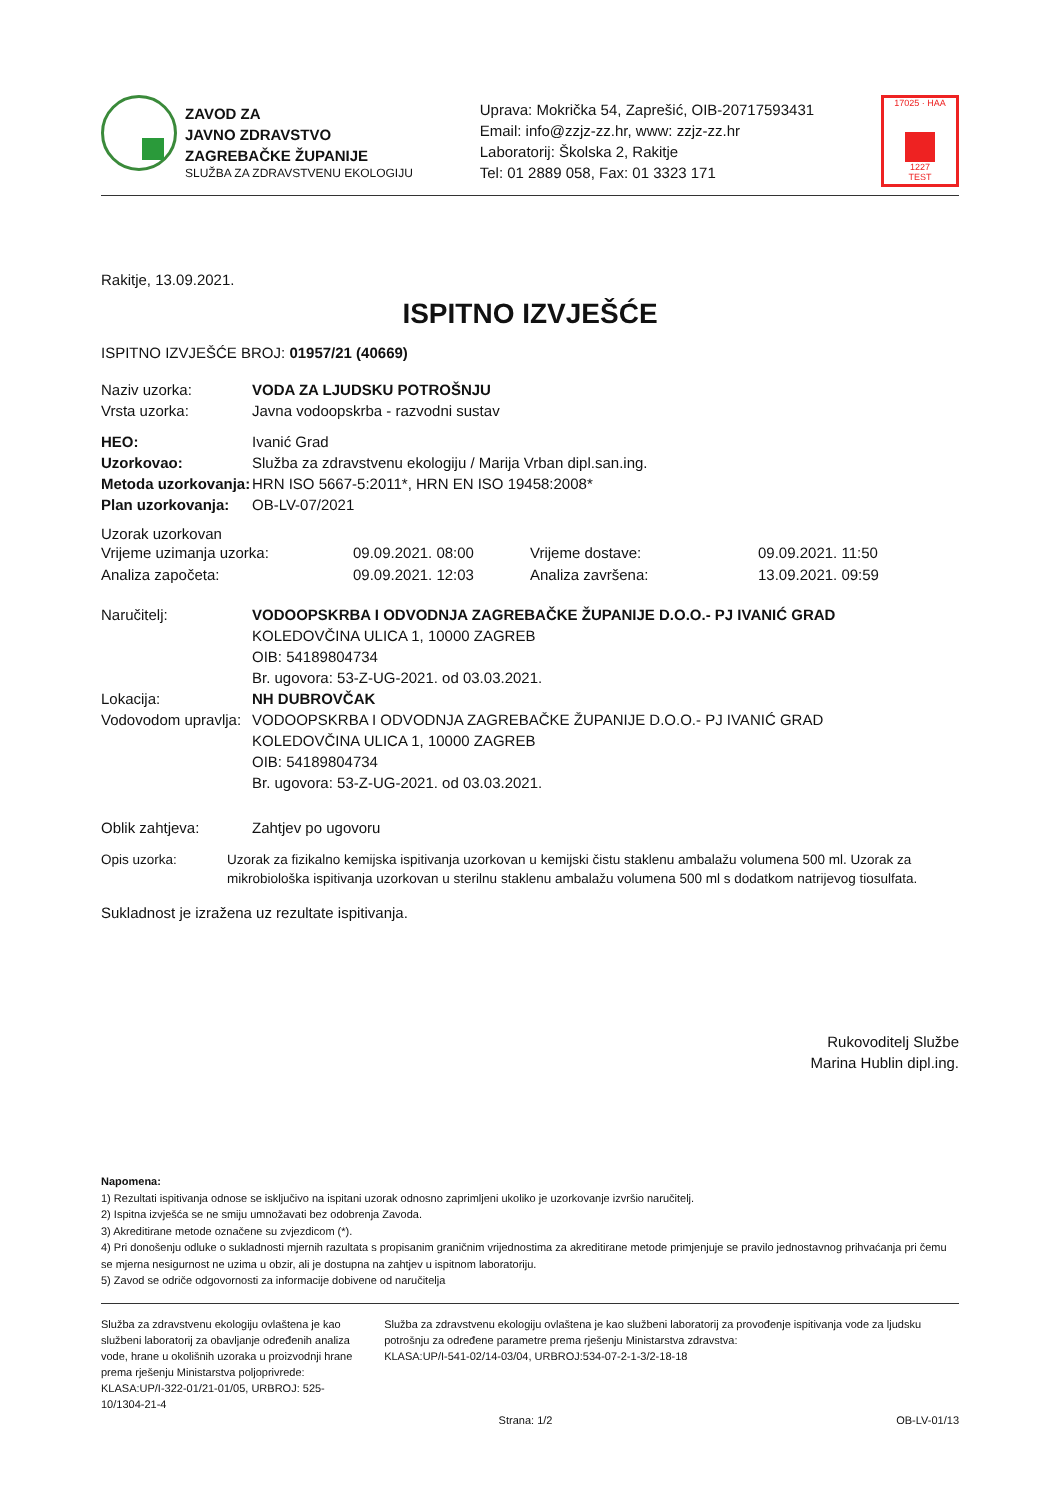ZAVOD ZA
JAVNO ZDRAVSTVO
ZAGREBAČKE ŽUPANIJE
SLUŽBA ZA ZDRAVSTVENU EKOLOGIJU
Uprava: Mokrička 54, Zaprešić, OIB-20717593431
Email: info@zzjz-zz.hr, www: zzjz-zz.hr
Laboratorij: Školska 2, Rakitje
Tel: 01 2889 058, Fax: 01 3323 171
17025 · HAA
1227
TEST
Rakitje, 13.09.2021.
ISPITNO IZVJEŠĆE
ISPITNO IZVJEŠĆE BROJ: 01957/21 (40669)
Naziv uzorka: VODA ZA LJUDSKU POTROŠNJU
Vrsta uzorka:
Javna vodoopskrba - razvodni sustav
HEO:
Ivanić Grad
Uzorkovao:
Služba za zdravstvenu ekologiju / Marija Vrban dipl.san.ing.
Metoda uzorkovanja:
HRN ISO 5667-5:2011*, HRN EN ISO 19458:2008*
Plan uzorkovanja:
OB-LV-07/2021
Uzorak uzorkovan
Vrijeme uzimanja uzorka: 09.09.2021. 08:00 Vrijeme dostave: 09.09.2021. 11:50 Analiza započeta: 09.09.2021. 12:03 Analiza završena: 13.09.2021. 09:59
Naručitelj: VODOOPSKRBA I ODVODNJA ZAGREBAČKE ŽUPANIJE D.O.O.- PJ IVANIĆ GRAD
KOLEDOVČINA ULICA 1, 10000 ZAGREB
OIB: 54189804734
Br. ugovora: 53-Z-UG-2021. od 03.03.2021.
Lokacija: NH DUBROVČAK
Vodovodom upravlja:
VODOOPSKRBA I ODVODNJA ZAGREBAČKE ŽUPANIJE D.O.O.- PJ IVANIĆ GRAD
KOLEDOVČINA ULICA 1, 10000 ZAGREB
OIB: 54189804734
Br. ugovora: 53-Z-UG-2021. od 03.03.2021.
Oblik zahtjeva:
Zahtjev po ugovoru
Opis uzorka: Uzorak za fizikalno kemijska ispitivanja uzorkovan u kemijski čistu staklenu ambalažu volumena 500 ml. Uzorak za mikrobiološka ispitivanja uzorkovan u sterilnu staklenu ambalažu volumena 500 ml s dodatkom natrijevog tiosulfata.
Sukladnost je izražena uz rezultate ispitivanja.
Rukovoditelj Službe
Marina Hublin dipl.ing.
Napomena:
1) Rezultati ispitivanja odnose se isključivo na ispitani uzorak odnosno zaprimljeni ukoliko je uzorkovanje izvršio naručitelj.
2) Ispitna izvješća se ne smiju umnožavati bez odobrenja Zavoda.
3) Akreditirane metode označene su zvjezdicom (*).
4) Pri donošenju odluke o sukladnosti mjernih razultata s propisanim graničnim vrijednostima za akreditirane metode primjenjuje se pravilo jednostavnog prihvaćanja pri čemu se mjerna nesigurnost ne uzima u obzir, ali je dostupna na zahtjev u ispitnom laboratoriju.
5) Zavod se odriče odgovornosti za informacije dobivene od naručitelja
Služba za zdravstvenu ekologiju ovlaštena je kao službeni laboratorij za obavljanje određenih analiza vode, hrane u okolišnih uzoraka u proizvodnji hrane prema rješenju Ministarstva poljoprivrede:
KLASA:UP/I-322-01/21-01/05, URBROJ: 525-10/1304-21-4
Služba za zdravstvenu ekologiju ovlaštena je kao službeni laboratorij za provođenje ispitivanja vode za ljudsku potrošnju za određene parametre prema rješenju Ministarstva zdravstva:
KLASA:UP/I-541-02/14-03/04, URBROJ:534-07-2-1-3/2-18-18
Strana: 1/2 OB-LV-01/13